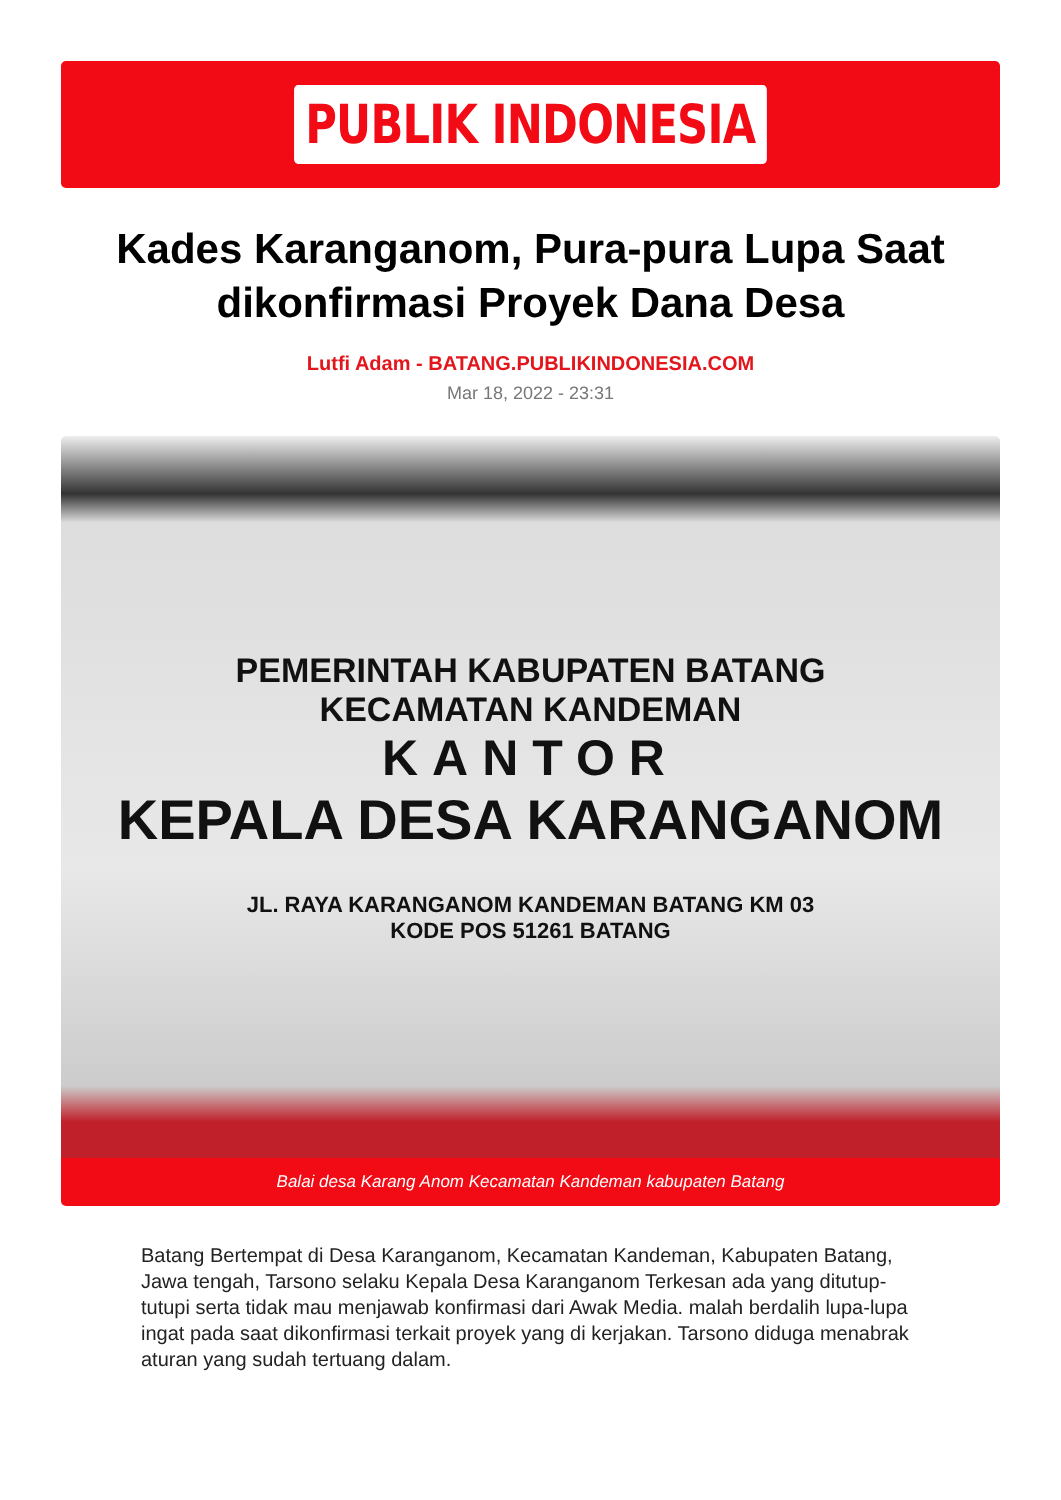PUBLIK INDONESIA
Kades Karanganom, Pura-pura Lupa Saat dikonfirmasi Proyek Dana Desa
Lutfi Adam - BATANG.PUBLIKINDONESIA.COM
Mar 18, 2022 - 23:31
PEMERINTAH KABUPATEN BATANG
KECAMATAN KANDEMAN
KANTOR
KEPALA DESA KARANGANOM
JL. RAYA KARANGANOM KANDEMAN BATANG KM 03
KODE POS 51261 BATANG
Balai desa Karang Anom Kecamatan Kandeman kabupaten Batang
Batang Bertempat di Desa Karanganom, Kecamatan Kandeman, Kabupaten Batang, Jawa tengah, Tarsono selaku Kepala Desa Karanganom Terkesan ada yang ditutup-tutupi serta tidak mau menjawab konfirmasi dari Awak Media. malah berdalih lupa-lupa ingat pada saat dikonfirmasi terkait proyek yang di kerjakan. Tarsono diduga menabrak aturan yang sudah tertuang dalam.